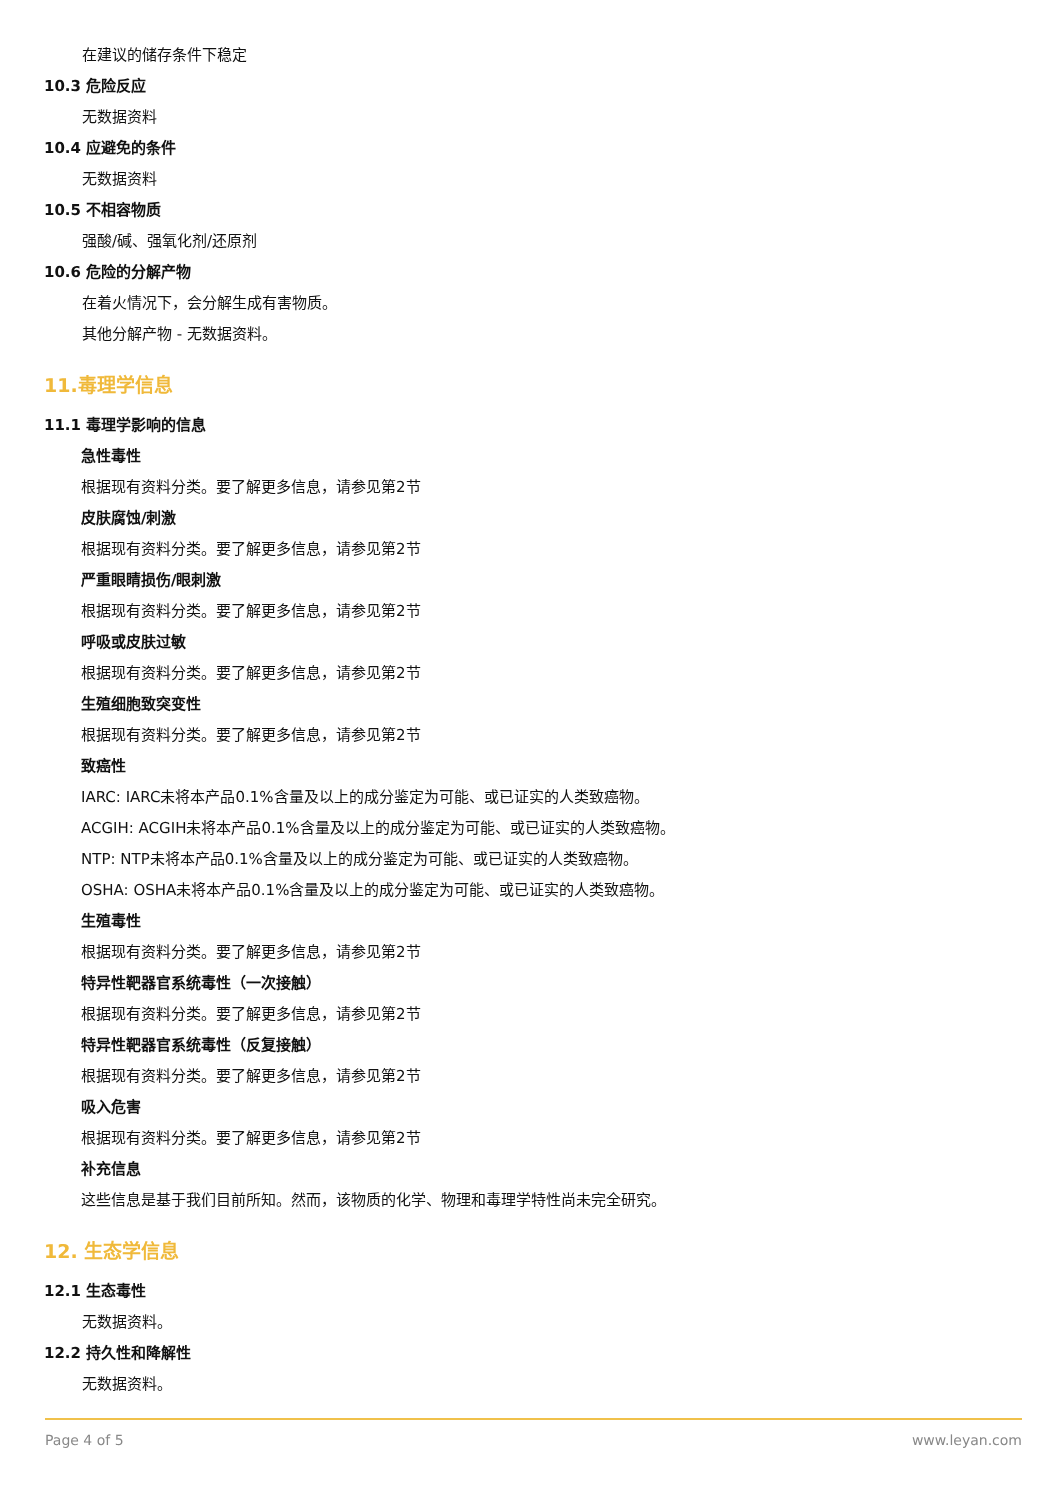在建议的储存条件下稳定
10.3 危险反应
无数据资料
10.4 应避免的条件
无数据资料
10.5 不相容物质
强酸/碱、强氧化剂/还原剂
10.6 危险的分解产物
在着火情况下，会分解生成有害物质。
其他分解产物 - 无数据资料。
11.毒理学信息
11.1 毒理学影响的信息
急性毒性
根据现有资料分类。要了解更多信息，请参见第2节
皮肤腐蚀/刺激
根据现有资料分类。要了解更多信息，请参见第2节
严重眼睛损伤/眼刺激
根据现有资料分类。要了解更多信息，请参见第2节
呼吸或皮肤过敏
根据现有资料分类。要了解更多信息，请参见第2节
生殖细胞致突变性
根据现有资料分类。要了解更多信息，请参见第2节
致癌性
IARC: IARC未将本产品0.1%含量及以上的成分鉴定为可能、或已证实的人类致癌物。
ACGIH: ACGIH未将本产品0.1%含量及以上的成分鉴定为可能、或已证实的人类致癌物。
NTP: NTP未将本产品0.1%含量及以上的成分鉴定为可能、或已证实的人类致癌物。
OSHA: OSHA未将本产品0.1%含量及以上的成分鉴定为可能、或已证实的人类致癌物。
生殖毒性
根据现有资料分类。要了解更多信息，请参见第2节
特异性靶器官系统毒性（一次接触）
根据现有资料分类。要了解更多信息，请参见第2节
特异性靶器官系统毒性（反复接触）
根据现有资料分类。要了解更多信息，请参见第2节
吸入危害
根据现有资料分类。要了解更多信息，请参见第2节
补充信息
这些信息是基于我们目前所知。然而，该物质的化学、物理和毒理学特性尚未完全研究。
12. 生态学信息
12.1 生态毒性
无数据资料。
12.2 持久性和降解性
无数据资料。
Page 4 of 5 www.leyan.com